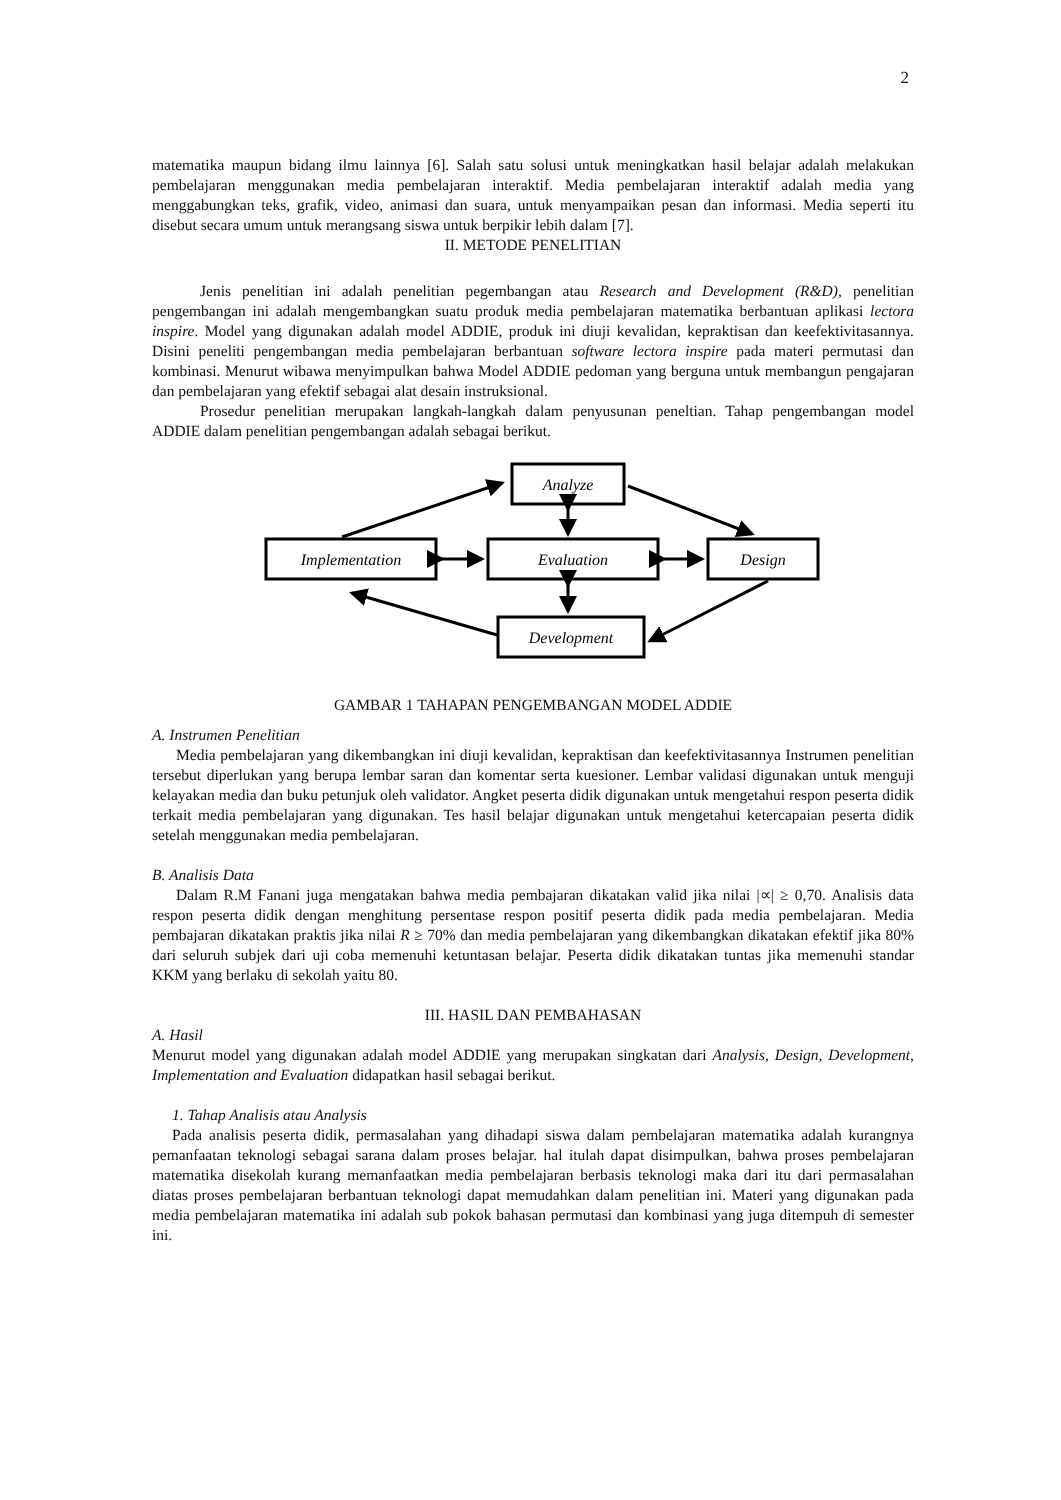2
matematika maupun bidang ilmu lainnya [6]. Salah satu solusi untuk meningkatkan hasil belajar adalah melakukan pembelajaran menggunakan media pembelajaran interaktif. Media pembelajaran interaktif adalah media yang menggabungkan teks, grafik, video, animasi dan suara, untuk menyampaikan pesan dan informasi. Media seperti itu disebut secara umum untuk merangsang siswa untuk berpikir lebih dalam [7].
II. METODE PENELITIAN
Jenis penelitian ini adalah penelitian pegembangan atau Research and Development (R&D), penelitian pengembangan ini adalah mengembangkan suatu produk media pembelajaran matematika berbantuan aplikasi lectora inspire. Model yang digunakan adalah model ADDIE, produk ini diuji kevalidan, kepraktisan dan keefektivitasannya. Disini peneliti pengembangan media pembelajaran berbantuan software lectora inspire pada materi permutasi dan kombinasi. Menurut wibawa menyimpulkan bahwa Model ADDIE pedoman yang berguna untuk membangun pengajaran dan pembelajaran yang efektif sebagai alat desain instruksional.
Prosedur penelitian merupakan langkah-langkah dalam penyusunan peneltian. Tahap pengembangan model ADDIE dalam penelitian pengembangan adalah sebagai berikut.
Analyze
Implementation
Evaluation
Design
Development
GAMBAR 1 TAHAPAN PENGEMBANGAN MODEL ADDIE
A. Instrumen Penelitian
Media pembelajaran yang dikembangkan ini diuji kevalidan, kepraktisan dan keefektivitasannya Instrumen penelitian tersebut diperlukan yang berupa lembar saran dan komentar serta kuesioner. Lembar validasi digunakan untuk menguji kelayakan media dan buku petunjuk oleh validator. Angket peserta didik digunakan untuk mengetahui respon peserta didik terkait media pembelajaran yang digunakan. Tes hasil belajar digunakan untuk mengetahui ketercapaian peserta didik setelah menggunakan media pembelajaran.
B. Analisis Data
Dalam R.M Fanani juga mengatakan bahwa media pembajaran dikatakan valid jika nilai |∝| ≥ 0,70. Analisis data respon peserta didik dengan menghitung persentase respon positif peserta didik pada media pembelajaran. Media pembajaran dikatakan praktis jika nilai R ≥ 70% dan media pembelajaran yang dikembangkan dikatakan efektif jika 80% dari seluruh subjek dari uji coba memenuhi ketuntasan belajar. Peserta didik dikatakan tuntas jika memenuhi standar KKM yang berlaku di sekolah yaitu 80.
III. HASIL DAN PEMBAHASAN
A. Hasil
Menurut model yang digunakan adalah model ADDIE yang merupakan singkatan dari Analysis, Design, Development, Implementation and Evaluation didapatkan hasil sebagai berikut.
1. Tahap Analisis atau Analysis
Pada analisis peserta didik, permasalahan yang dihadapi siswa dalam pembelajaran matematika adalah kurangnya pemanfaatan teknologi sebagai sarana dalam proses belajar. hal itulah dapat disimpulkan, bahwa proses pembelajaran matematika disekolah kurang memanfaatkan media pembelajaran berbasis teknologi maka dari itu dari permasalahan diatas proses pembelajaran berbantuan teknologi dapat memudahkan dalam penelitian ini. Materi yang digunakan pada media pembelajaran matematika ini adalah sub pokok bahasan permutasi dan kombinasi yang juga ditempuh di semester ini.